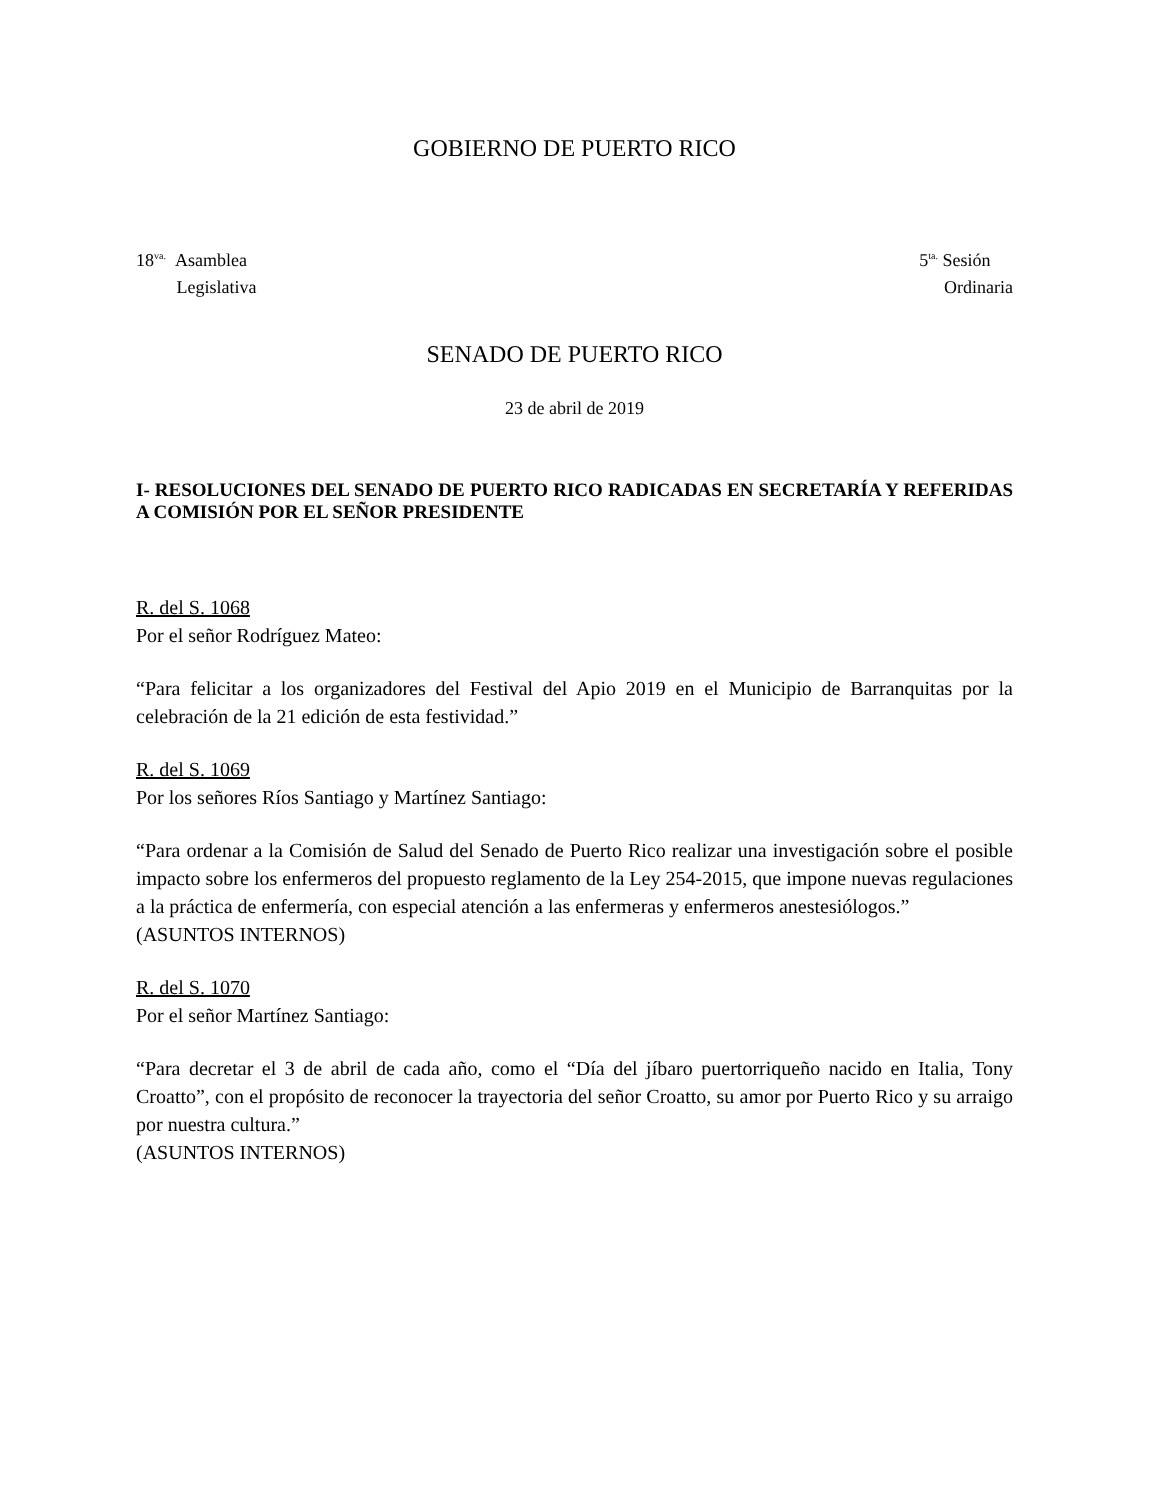GOBIERNO DE PUERTO RICO
18<sup>va.</sup> Asamblea
Legislativa
5<sup>ta.</sup> Sesión
Ordinaria
SENADO DE PUERTO RICO
23 de abril de 2019
I- RESOLUCIONES DEL SENADO DE PUERTO RICO RADICADAS EN SECRETARÍA Y REFERIDAS A COMISIÓN POR EL SEÑOR PRESIDENTE
R. del S. 1068
Por el señor Rodríguez Mateo:
“Para felicitar a los organizadores del Festival del Apio 2019 en el Municipio de Barranquitas por la celebración de la 21 edición de esta festividad.”
R. del S. 1069
Por los señores Ríos Santiago y Martínez Santiago:
“Para ordenar a la Comisión de Salud del Senado de Puerto Rico realizar una investigación sobre el posible impacto sobre los enfermeros del propuesto reglamento de la Ley 254-2015, que impone nuevas regulaciones a la práctica de enfermería, con especial atención a las enfermeras y enfermeros anestesiólogos.”
(ASUNTOS INTERNOS)
R. del S. 1070
Por el señor Martínez Santiago:
“Para decretar el 3 de abril de cada año, como el “Día del jíbaro puertorriqueño nacido en Italia, Tony Croatto”, con el propósito de reconocer la trayectoria del señor Croatto, su amor por Puerto Rico y su arraigo por nuestra cultura.”
(ASUNTOS INTERNOS)